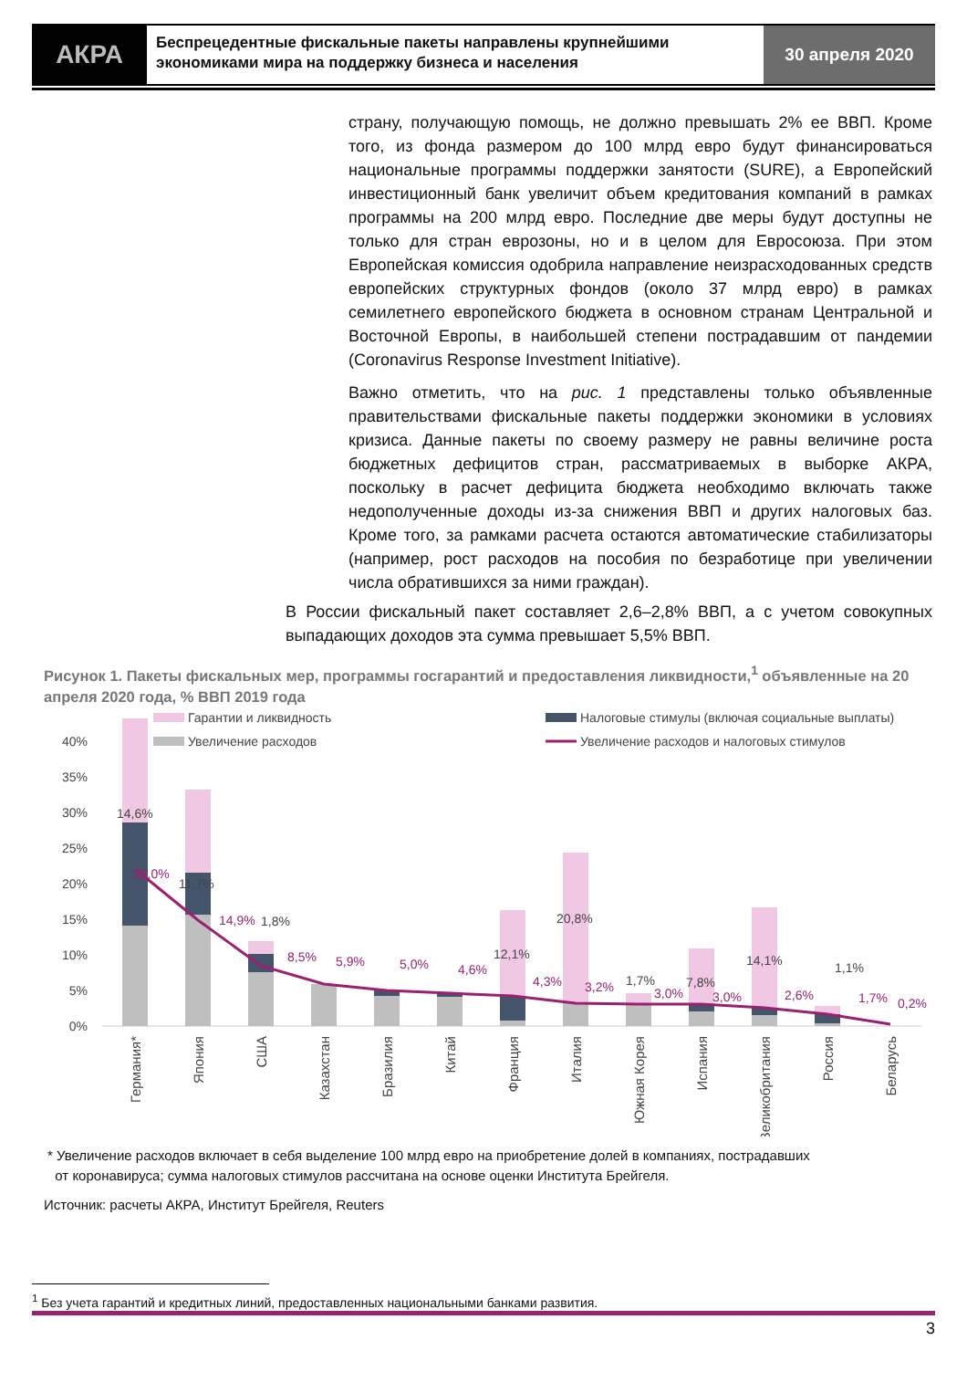АКРА
Беспрецедентные фискальные пакеты направлены крупнейшими экономиками мира на поддержку бизнеса и населения
30 апреля 2020
страну, получающую помощь, не должно превышать 2% ее ВВП. Кроме того, из фонда размером до 100 млрд евро будут финансироваться национальные программы поддержки занятости (SURE), а Европейский инвестиционный банк увеличит объем кредитования компаний в рамках программы на 200 млрд евро. Последние две меры будут доступны не только для стран еврозоны, но и в целом для Евросоюза. При этом Европейская комиссия одобрила направление неизрасходованных средств европейских структурных фондов (около 37 млрд евро) в рамках семилетнего европейского бюджета в основном странам Центральной и Восточной Европы, в наибольшей степени пострадавшим от пандемии (Coronavirus Response Investment Initiative).
Важно отметить, что на рис. 1 представлены только объявленные правительствами фискальные пакеты поддержки экономики в условиях кризиса. Данные пакеты по своему размеру не равны величине роста бюджетных дефицитов стран, рассматриваемых в выборке АКРА, поскольку в расчет дефицита бюджета необходимо включать также недополученные доходы из-за снижения ВВП и других налоговых баз. Кроме того, за рамками расчета остаются автоматические стабилизаторы (например, рост расходов на пособия по безработице при увеличении числа обратившихся за ними граждан).
В России фискальный пакет составляет 2,6–2,8% ВВП, а с учетом совокупных выпадающих доходов эта сумма превышает 5,5% ВВП.
Рисунок 1. Пакеты фискальных мер, программы госгарантий и предоставления ликвидности,<sup>1</sup> объявленные на 20 апреля 2020 года, % ВВП 2019 года
Гарантии и ликвидность
Увеличение расходов
Налоговые стимулы (включая социальные выплаты)
Увеличение расходов и налоговых стимулов
40%
35%
30%
25%
20%
15%
10%
5%
0%
14,6%
11,7%
1,8%
12,1%
20,8%
1,7%
7,8%
14,1%
1,1%
22,0%
14,9%
8,5%
5,9%
5,0%
4,6%
4,3%
3,2%
3,0%
3,0%
2,6%
1,7%
0,2%
Германия*
Япония
США
Казахстан
Бразилия
Китай
Франция
Италия
Южная Корея
Испания
Великобритания
Россия
Беларусь
* Увеличение расходов включает в себя выделение 100 млрд евро на приобретение долей в компаниях, пострадавших
от коронавируса; сумма налоговых стимулов рассчитана на основе оценки Института Брейгеля.
Источник: расчеты АКРА, Институт Брейгеля, Reuters
<sup>1</sup> Без учета гарантий и кредитных линий, предоставленных национальными банками развития.
3